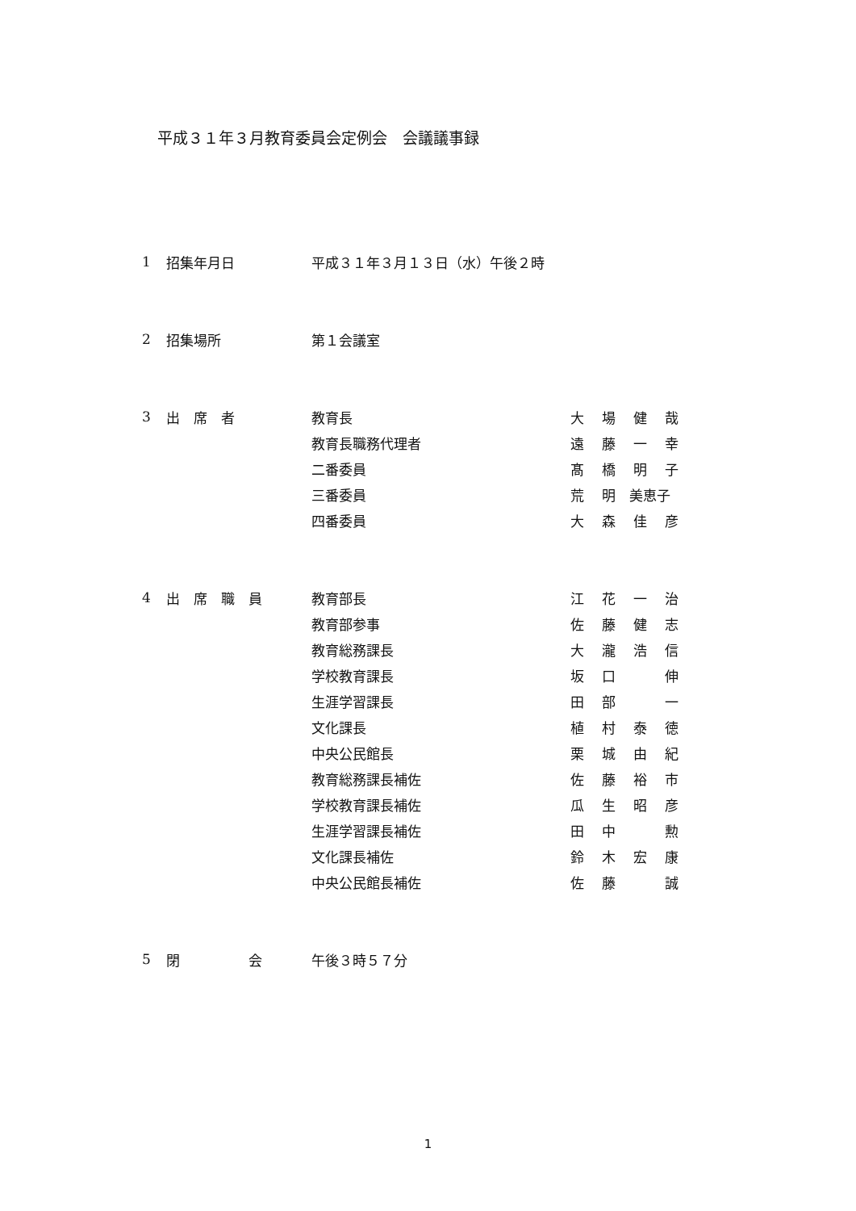平成３１年３月教育委員会定例会　会議議事録
| 1 | 招集年月日 | 平成３１年３月１３日（水）午後２時 | |
| 2 | 招集場所 | 第１会議室 | |
| 3 | 出 席 者 | 教育長 | 大 場 健 哉 |
| | | 教育長職務代理者 | 遠 藤 一 幸 |
| | | 二番委員 | 髙 橋 明 子 |
| | | 三番委員 | 荒 明 美恵子 |
| | | 四番委員 | 大 森 佳 彦 |
| 4 | 出 席 職 員 | 教育部長 | 江 花 一 治 |
| | | 教育部参事 | 佐 藤 健 志 |
| | | 教育総務課長 | 大 瀧 浩 信 |
| | | 学校教育課長 | 坂 口 伸 |
| | | 生涯学習課長 | 田 部 一 |
| | | 文化課長 | 植 村 泰 徳 |
| | | 中央公民館長 | 栗 城 由 紀 |
| | | 教育総務課長補佐 | 佐 藤 裕 市 |
| | | 学校教育課長補佐 | 瓜 生 昭 彦 |
| | | 生涯学習課長補佐 | 田 中 勲 |
| | | 文化課長補佐 | 鈴 木 宏 康 |
| | | 中央公民館長補佐 | 佐 藤 誠 |
| 5 | 閉 会 | 午後３時５７分 | |
1